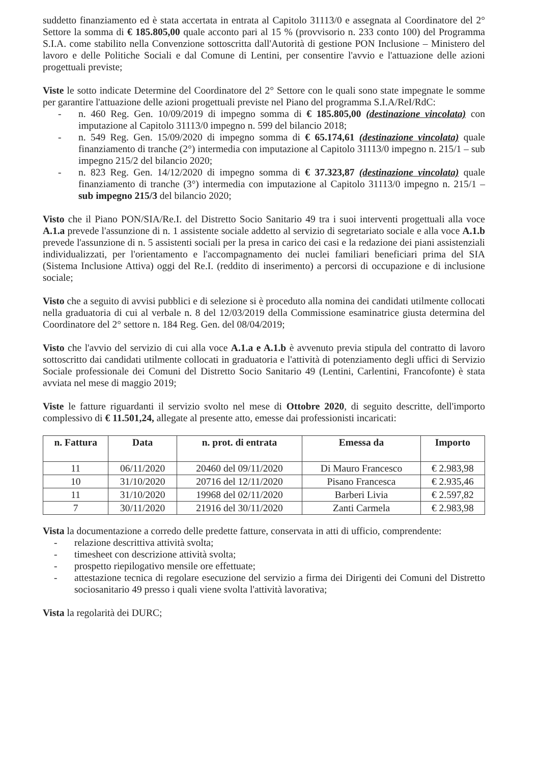suddetto finanziamento ed è stata accertata in entrata al Capitolo 31113/0 e assegnata al Coordinatore del 2° Settore la somma di € 185.805,00 quale acconto pari al 15 % (provvisorio n. 233 conto 100) del Programma S.I.A. come stabilito nella Convenzione sottoscritta dall'Autorità di gestione PON Inclusione – Ministero del lavoro e delle Politiche Sociali e dal Comune di Lentini, per consentire l'avvio e l'attuazione delle azioni progettuali previste;
Viste le sotto indicate Determine del Coordinatore del 2° Settore con le quali sono state impegnate le somme per garantire l'attuazione delle azioni progettuali previste nel Piano del programma S.I.A/ReI/RdC:
- n. 460 Reg. Gen. 10/09/2019 di impegno somma di € 185.805,00 (destinazione vincolata) con imputazione al Capitolo 31113/0 impegno n. 599 del bilancio 2018;
- n. 549 Reg. Gen. 15/09/2020 di impegno somma di € 65.174,61 (destinazione vincolata) quale finanziamento di tranche (2°) intermedia con imputazione al Capitolo 31113/0 impegno n. 215/1 – sub impegno 215/2 del bilancio 2020;
- n. 823 Reg. Gen. 14/12/2020 di impegno somma di € 37.323,87 (destinazione vincolata) quale finanziamento di tranche (3°) intermedia con imputazione al Capitolo 31113/0 impegno n. 215/1 – sub impegno 215/3 del bilancio 2020;
Visto che il Piano PON/SIA/Re.I. del Distretto Socio Sanitario 49 tra i suoi interventi progettuali alla voce A.1.a prevede l'assunzione di n. 1 assistente sociale addetto al servizio di segretariato sociale e alla voce A.1.b prevede l'assunzione di n. 5 assistenti sociali per la presa in carico dei casi e la redazione dei piani assistenziali individualizzati, per l'orientamento e l'accompagnamento dei nuclei familiari beneficiari prima del SIA (Sistema Inclusione Attiva) oggi del Re.I. (reddito di inserimento) a percorsi di occupazione e di inclusione sociale;
Visto che a seguito di avvisi pubblici e di selezione si è proceduto alla nomina dei candidati utilmente collocati nella graduatoria di cui al verbale n. 8 del 12/03/2019 della Commissione esaminatrice giusta determina del Coordinatore del 2° settore n. 184 Reg. Gen. del 08/04/2019;
Visto che l'avvio del servizio di cui alla voce A.1.a e A.1.b è avvenuto previa stipula del contratto di lavoro sottoscritto dai candidati utilmente collocati in graduatoria e l'attività di potenziamento degli uffici di Servizio Sociale professionale dei Comuni del Distretto Socio Sanitario 49 (Lentini, Carlentini, Francofonte) è stata avviata nel mese di maggio 2019;
Viste le fatture riguardanti il servizio svolto nel mese di Ottobre 2020, di seguito descritte, dell'importo complessivo di € 11.501,24, allegate al presente atto, emesse dai professionisti incaricati:
| n. Fattura | Data | n. prot. di entrata | Emessa da | Importo |
| --- | --- | --- | --- | --- |
| 11 | 06/11/2020 | 20460 del 09/11/2020 | Di Mauro Francesco | € 2.983,98 |
| 10 | 31/10/2020 | 20716 del 12/11/2020 | Pisano Francesca | € 2.935,46 |
| 11 | 31/10/2020 | 19968 del 02/11/2020 | Barberi Livia | € 2.597,82 |
| 7 | 30/11/2020 | 21916 del 30/11/2020 | Zanti Carmela | € 2.983,98 |
Vista la documentazione a corredo delle predette fatture, conservata in atti di ufficio, comprendente:
- relazione descrittiva attività svolta;
- timesheet con descrizione attività svolta;
- prospetto riepilogativo mensile ore effettuate;
- attestazione tecnica di regolare esecuzione del servizio a firma dei Dirigenti dei Comuni del Distretto sociosanitario 49 presso i quali viene svolta l'attività lavorativa;
Vista la regolarità dei DURC;